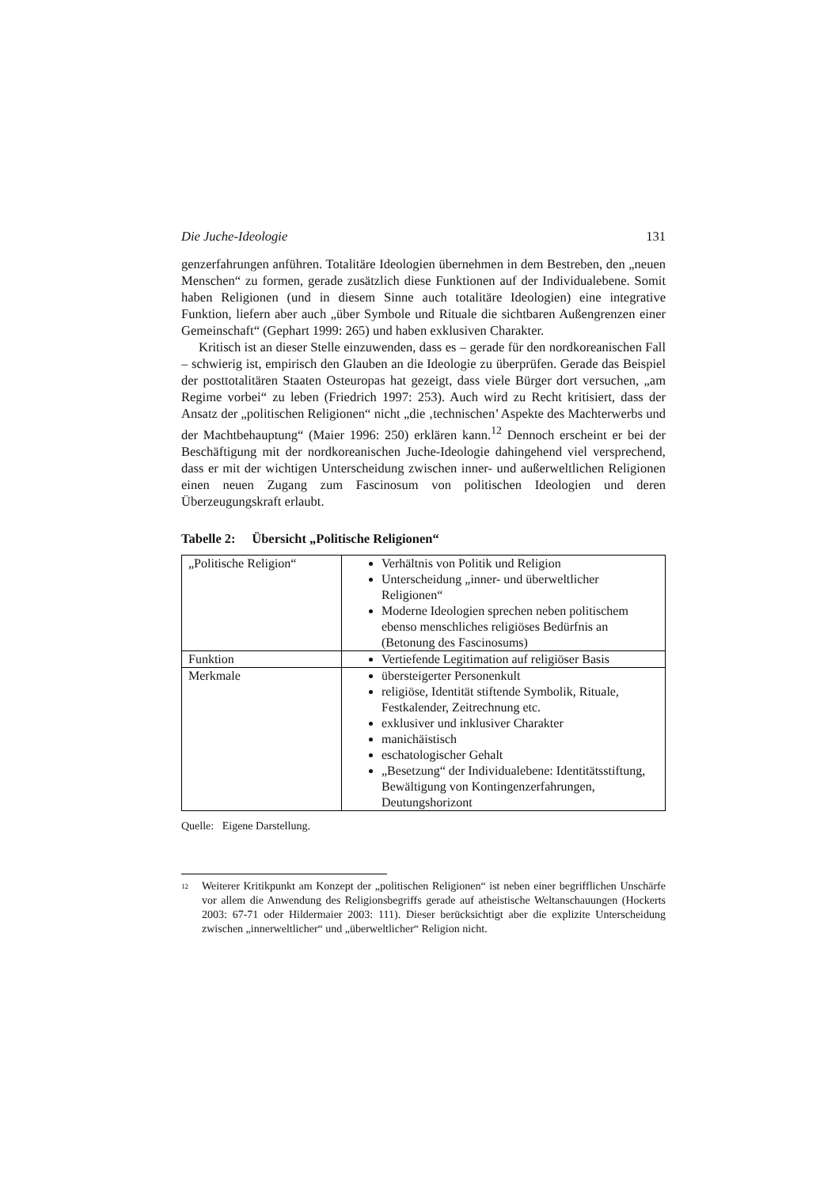Die Juche-Ideologie 131
genzerfahrungen anführen. Totalitäre Ideologien übernehmen in dem Bestreben, den „neuen Menschen“ zu formen, gerade zusätzlich diese Funktionen auf der Individualebene. Somit haben Religionen (und in diesem Sinne auch totalitäre Ideologien) eine integrative Funktion, liefern aber auch „über Symbole und Rituale die sichtbaren Außengrenzen einer Gemeinschaft“ (Gephart 1999: 265) und haben exklusiven Charakter.
Kritisch ist an dieser Stelle einzuwenden, dass es – gerade für den nordkoreanischen Fall – schwierig ist, empirisch den Glauben an die Ideologie zu überprüfen. Gerade das Beispiel der posttotalitären Staaten Osteuropas hat gezeigt, dass viele Bürger dort versuchen, „am Regime vorbei“ zu leben (Friedrich 1997: 253). Auch wird zu Recht kritisiert, dass der Ansatz der „politischen Religionen“ nicht „die ‚technischen’ Aspekte des Machterwerbs und der Machtbehauptung“ (Maier 1996: 250) erklären kann.<sup>12</sup> Dennoch erscheint er bei der Beschäftigung mit der nordkoreanischen Juche-Ideologie dahingehend viel versprechend, dass er mit der wichtigen Unterscheidung zwischen inner- und außerweltlichen Religionen einen neuen Zugang zum Fascinosum von politischen Ideologien und deren Überzeugungskraft erlaubt.
Tabelle 2: Übersicht „Politische Religionen“
| „Politische Religion“ | Verhältnis von Politik und Religion Unterscheidung „inner- und überweltlicher Religionen“ Moderne Ideologien sprechen neben politischem ebenso menschliches religiöses Bedürfnis an (Betonung des Fascinosums) |
| Funktion | Vertiefende Legitimation auf religiöser Basis |
| Merkmale | übersteigerter Personenkult religiöse, Identität stiftende Symbolik, Rituale, Festkalender, Zeitrechnung etc. exklusiver und inklusiver Charakter manichäistisch eschatologischer Gehalt „Besetzung“ der Individualebene: Identitätsstiftung, Bewältigung von Kontingenzerfahrungen, Deutungshorizont |
Quelle: Eigene Darstellung.
<sup>12</sup>
Weiterer Kritikpunkt am Konzept der „politischen Religionen“ ist neben einer begrifflichen Unschärfe vor allem die Anwendung des Religionsbegriffs gerade auf atheistische Weltanschauungen (Hockerts 2003: 67-71 oder Hildermaier 2003: 111). Dieser berücksichtigt aber die explizite Unterscheidung zwischen „innerweltlicher“ und „überweltlicher“ Religion nicht.